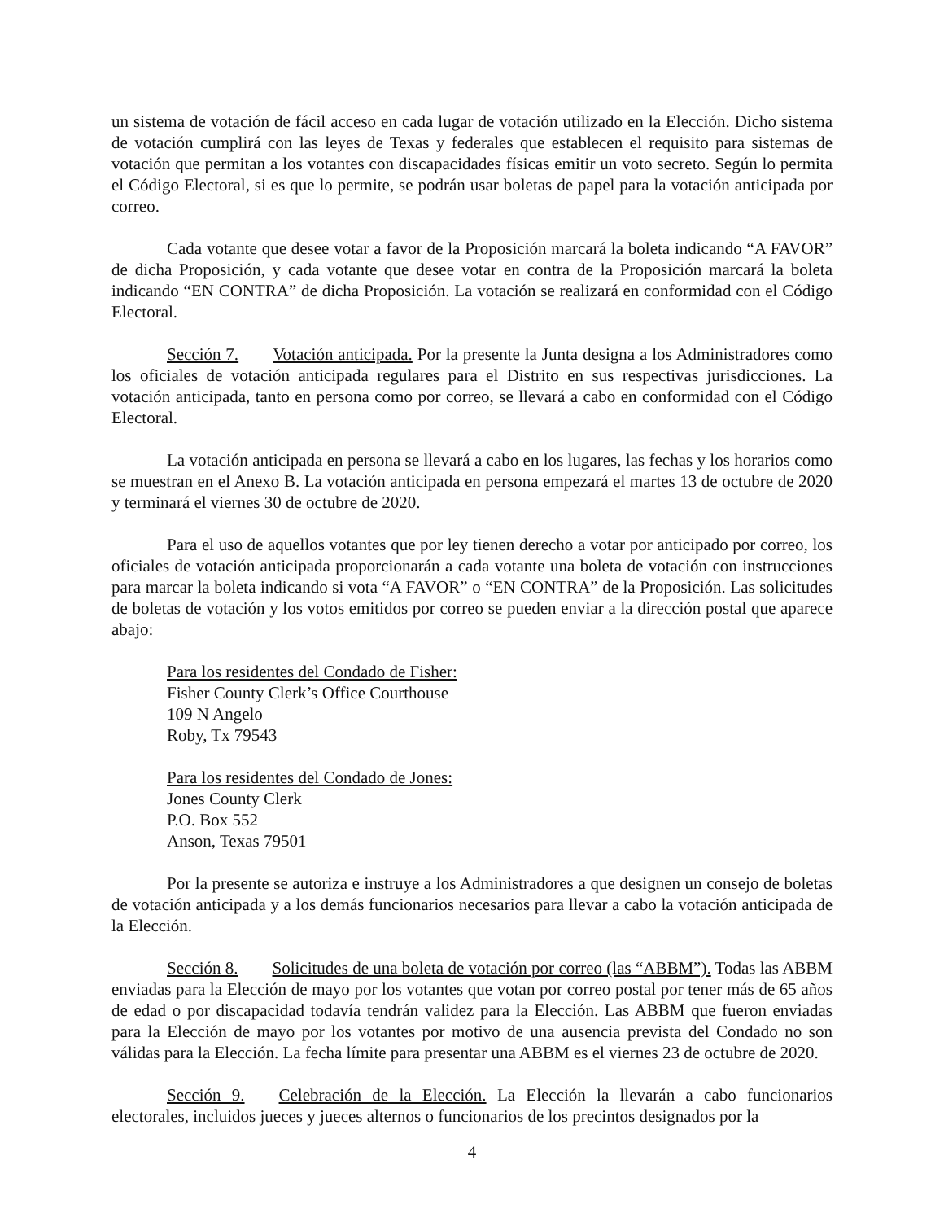un sistema de votación de fácil acceso en cada lugar de votación utilizado en la Elección. Dicho sistema de votación cumplirá con las leyes de Texas y federales que establecen el requisito para sistemas de votación que permitan a los votantes con discapacidades físicas emitir un voto secreto. Según lo permita el Código Electoral, si es que lo permite, se podrán usar boletas de papel para la votación anticipada por correo.
Cada votante que desee votar a favor de la Proposición marcará la boleta indicando “A FAVOR” de dicha Proposición, y cada votante que desee votar en contra de la Proposición marcará la boleta indicando “EN CONTRA” de dicha Proposición. La votación se realizará en conformidad con el Código Electoral.
Sección 7. Votación anticipada. Por la presente la Junta designa a los Administradores como los oficiales de votación anticipada regulares para el Distrito en sus respectivas jurisdicciones. La votación anticipada, tanto en persona como por correo, se llevará a cabo en conformidad con el Código Electoral.
La votación anticipada en persona se llevará a cabo en los lugares, las fechas y los horarios como se muestran en el Anexo B. La votación anticipada en persona empezará el martes 13 de octubre de 2020 y terminará el viernes 30 de octubre de 2020.
Para el uso de aquellos votantes que por ley tienen derecho a votar por anticipado por correo, los oficiales de votación anticipada proporcionarán a cada votante una boleta de votación con instrucciones para marcar la boleta indicando si vota “A FAVOR” o “EN CONTRA” de la Proposición. Las solicitudes de boletas de votación y los votos emitidos por correo se pueden enviar a la dirección postal que aparece abajo:
Para los residentes del Condado de Fisher:
Fisher County Clerk’s Office Courthouse
109 N Angelo
Roby, Tx 79543
Para los residentes del Condado de Jones:
Jones County Clerk
P.O. Box 552
Anson, Texas 79501
Por la presente se autoriza e instruye a los Administradores a que designen un consejo de boletas de votación anticipada y a los demás funcionarios necesarios para llevar a cabo la votación anticipada de la Elección.
Sección 8. Solicitudes de una boleta de votación por correo (las “ABBM”). Todas las ABBM enviadas para la Elección de mayo por los votantes que votan por correo postal por tener más de 65 años de edad o por discapacidad todavía tendrán validez para la Elección. Las ABBM que fueron enviadas para la Elección de mayo por los votantes por motivo de una ausencia prevista del Condado no son válidas para la Elección. La fecha límite para presentar una ABBM es el viernes 23 de octubre de 2020.
Sección 9. Celebración de la Elección. La Elección la llevarán a cabo funcionarios electorales, incluidos jueces y jueces alternos o funcionarios de los precintos designados por la
4